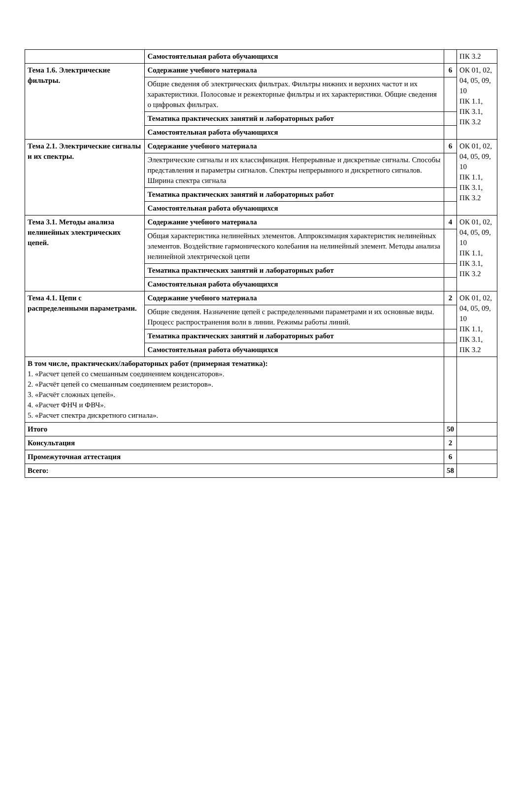| | Самостоятельная работа обучающихся | | ПК 3.2 |
| Тема 1.6. Электрические фильтры. | Содержание учебного материала | 6 | ОК 01, 02, 04, 05, 09, 10 ПК 1.1, ПК 3.1, ПК 3.2 |
| | Общие сведения об электрических фильтрах. Фильтры нижних и верхних частот и их характеристики. Полосовые и режекторные фильтры и их характеристики. Общие сведения о цифровых фильтрах. | | |
| | Тематика практических занятий и лабораторных работ | | |
| | Самостоятельная работа обучающихся | | |
| Тема 2.1. Электрические сигналы и их спектры. | Содержание учебного материала | 6 | ОК 01, 02, 04, 05, 09, 10 ПК 1.1, ПК 3.1, ПК 3.2 |
| | Электрические сигналы и их классификация. Непрерывные и дискретные сигналы. Способы представления и параметры сигналов. Спектры непрерывного и дискретного сигналов. Ширина спектра сигнала | | |
| | Тематика практических занятий и лабораторных работ | | |
| | Самостоятельная работа обучающихся | | |
| Тема 3.1. Методы анализа нелинейных электрических цепей. | Содержание учебного материала | 4 | ОК 01, 02, 04, 05, 09, 10 ПК 1.1, ПК 3.1, ПК 3.2 |
| | Общая характеристика нелинейных элементов. Аппроксимация характеристик нелинейных элементов. Воздействие гармонического колебания на нелинейный элемент. Методы анализа нелинейной электрической цепи | | |
| | Тематика практических занятий и лабораторных работ | | |
| | Самостоятельная работа обучающихся | | |
| Тема 4.1. Цепи с распределенными параметрами. | Содержание учебного материала | 2 | ОК 01, 02, 04, 05, 09, 10 ПК 1.1, ПК 3.1, ПК 3.2 |
| | Общие сведения. Назначение цепей с распределенными параметрами и их основные виды. Процесс распространения волн в линии. Режимы работы линий. | | |
| | Тематика практических занятий и лабораторных работ | | |
| | Самостоятельная работа обучающихся | | |
| В том числе, практических/лабораторных работ (примерная тематика): 1. «Расчет цепей со смешанным соединением конденсаторов». 2. «Расчёт цепей со смешанным соединением резисторов». 3. «Расчёт сложных цепей». 4. «Расчет ФНЧ и ФВЧ». 5. «Расчет спектра дискретного сигнала». | | | |
| Итого | | 50 | |
| Консультация | | 2 | |
| Промежуточная аттестация | | 6 | |
| Всего: | | 58 | |